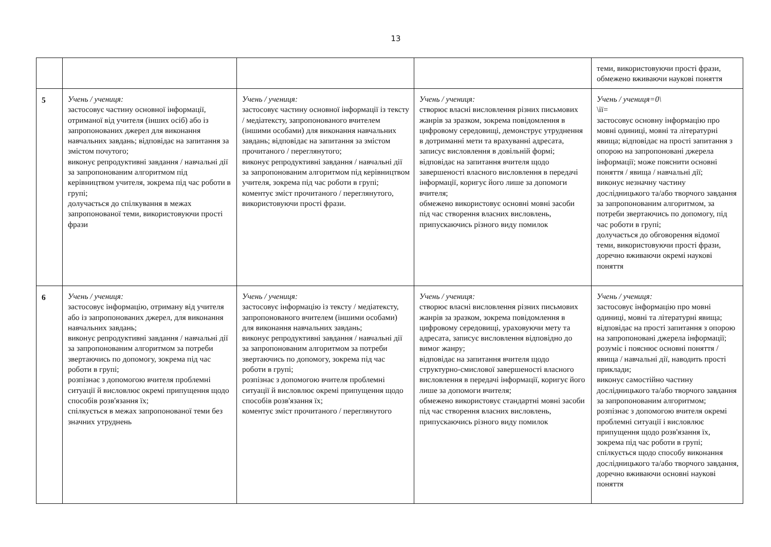13
| | | | | теми, використовуючи прості фрази, обмежено вживаючи наукові поняття |
| 5 | Учень / учениця: застосовує частину основної інформації, отриманої від учителя (інших осіб) або із запропонованих джерел для виконання навчальних завдань; відповідає на запитання за змістом почутого; виконує репродуктивні завдання / навчальні дії за запропонованим алгоритмом під керівництвом учителя, зокрема під час роботи в групі; долучається до спілкування в межах запропонованої теми, використовуючи прості фрази | Учень / учениця: застосовує частину основної інформації із тексту / медіатексту, запропонованого вчителем (іншими особами) для виконання навчальних завдань; відповідає на запитання за змістом прочитаного / переглянутого; виконує репродуктивні завдання / навчальні дії за запропонованим алгоритмом під керівництвом учителя, зокрема під час роботи в групі; коментує зміст прочитаного / переглянутого, використовуючи прості фрази. | Учень / учениця: створює власні висловлення різних письмових жанрів за зразком, зокрема повідомлення в цифровому середовищі, демонструє утруднення в дотриманні мети та врахуванні адресата, записує висловлення в довільній формі; відповідає на запитання вчителя щодо завершеності власного висловлення в передачі інформації, коригує його лише за допомоги вчителя; обмежено використовує основні мовні засоби під час створення власних висловлень, припускаючись різного виду помилок | Учень / учениця=0\ \ії= застосовує основну інформацію про мовні одиниці, мовні та літературні явища; відповідає на прості запитання з опорою на запропоновані джерела інформації; може пояснити основні поняття / явища / навчальні дії; виконує незначну частину дослідницького та/або творчого завдання за запропонованим алгоритмом, за потреби звертаючись по допомогу, під час роботи в групі; долучається до обговорення відомої теми, використовуючи прості фрази, доречно вживаючи окремі наукові поняття |
| 6 | Учень / учениця: застосовує інформацію, отриману від учителя або із запропонованих джерел, для виконання навчальних завдань; виконує репродуктивні завдання / навчальні дії за запропонованим алгоритмом за потреби звертаючись по допомогу, зокрема під час роботи в групі; розпізнає з допомогою вчителя проблемні ситуації й висловлює окремі припущення щодо способів розв'язання їх; спілкується в межах запропонованої теми без значних утруднень | Учень / учениця: застосовує інформацію із тексту / медіатексту, запропонованого вчителем (іншими особами) для виконання навчальних завдань; виконує репродуктивні завдання / навчальні дії за запропонованим алгоритмом за потреби звертаючись по допомогу, зокрема під час роботи в групі; розпізнає з допомогою вчителя проблемні ситуації й висловлює окремі припущення щодо способів розв'язання їх; коментує зміст прочитаного / переглянутого | Учень / учениця: створює власні висловлення різних письмових жанрів за зразком, зокрема повідомлення в цифровому середовищі, ураховуючи мету та адресата, записує висловлення відповідно до вимог жанру; відповідає на запитання вчителя щодо структурно-смислової завершеності власного висловлення в передачі інформації, коригує його лише за допомоги вчителя; обмежено використовує стандартні мовні засоби під час створення власних висловлень, припускаючись різного виду помилок | Учень / учениця: застосовує інформацію про мовні одиниці, мовні та літературні явища; відповідає на прості запитання з опорою на запропоновані джерела інформації; розуміє і пояснює основні поняття / явища / навчальні дії, наводить прості приклади; виконує самостійно частину дослідницького та/або творчого завдання за запропонованим алгоритмом; розпізнає з допомогою вчителя окремі проблемні ситуації і висловлює припущення щодо розв'язання їх, зокрема під час роботи в групі; спілкується щодо способу виконання дослідницького та/або творчого завдання, доречно вживаючи основні наукові поняття |